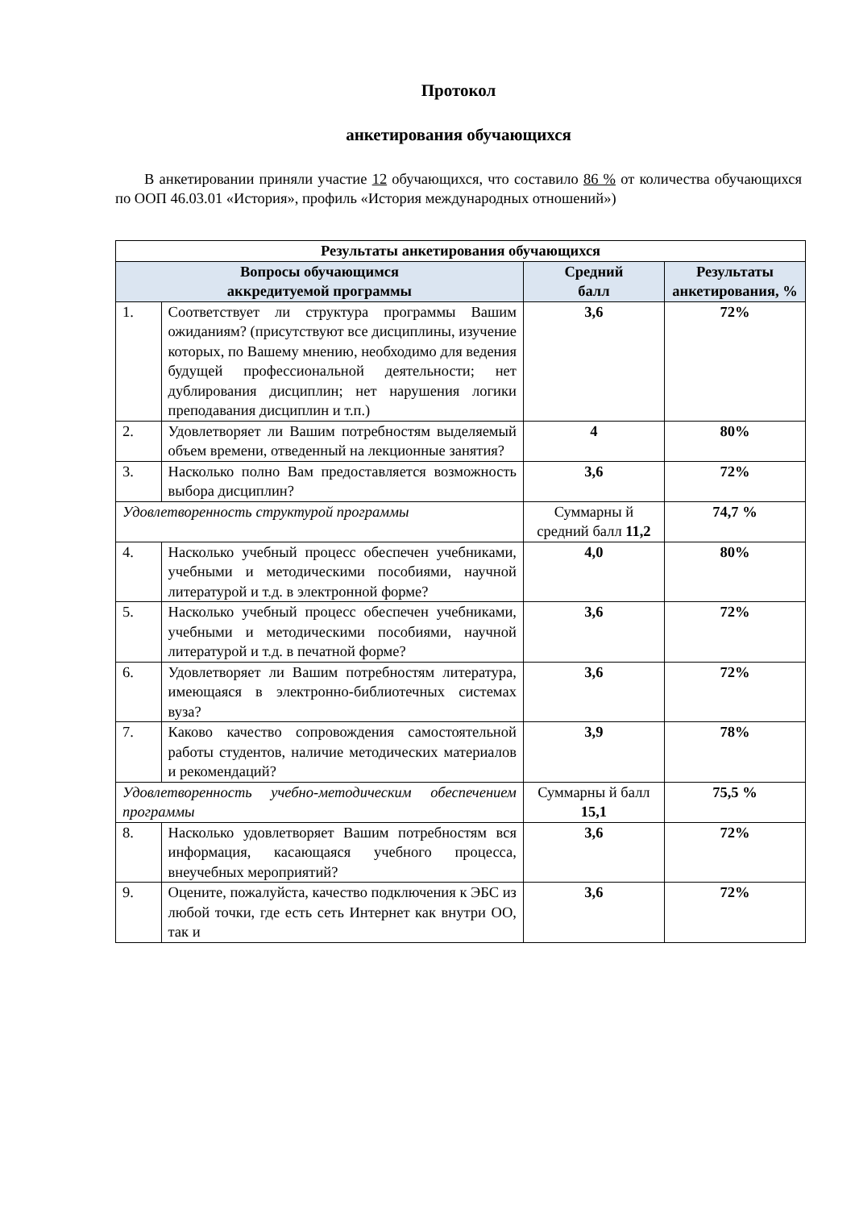Протокол
анкетирования обучающихся
В анкетировании приняли участие 12 обучающихся, что составило 86 % от количества обучающихся по ООП 46.03.01 «История», профиль «История международных отношений»)
| Результаты анкетирования обучающихся | | | |
| --- | --- | --- | --- |
| Вопросы обучающимся аккредитуемой программы | | Средний балл | Результаты анкетирования, % |
| 1. | Соответствует ли структура программы Вашим ожиданиям? (присутствуют все дисциплины, изучение которых, по Вашему мнению, необходимо для ведения будущей профессиональной деятельности; нет дублирования дисциплин; нет нарушения логики преподавания дисциплин и т.п.) | 3,6 | 72% |
| 2. | Удовлетворяет ли Вашим потребностям выделяемый объем времени, отведенный на лекционные занятия? | 4 | 80% |
| 3. | Насколько полно Вам предоставляется возможность выбора дисциплин? | 3,6 | 72% |
| Удовлетворенность структурой программы | | Суммарны й средний балл 11,2 | 74,7 % |
| 4. | Насколько учебный процесс обеспечен учебниками, учебными и методическими пособиями, научной литературой и т.д. в электронной форме? | 4,0 | 80% |
| 5. | Насколько учебный процесс обеспечен учебниками, учебными и методическими пособиями, научной литературой и т.д. в печатной форме? | 3,6 | 72% |
| 6. | Удовлетворяет ли Вашим потребностям литература, имеющаяся в электронно-библиотечных системах вуза? | 3,6 | 72% |
| 7. | Каково качество сопровождения самостоятельной работы студентов, наличие методических материалов и рекомендаций? | 3,9 | 78% |
| Удовлетворенность учебно-методическим обеспечением программы | | Суммарны й балл 15,1 | 75,5 % |
| 8. | Насколько удовлетворяет Вашим потребностям вся информация, касающаяся учебного процесса, внеучебных мероприятий? | 3,6 | 72% |
| 9. | Оцените, пожалуйста, качество подключения к ЭБС из любой точки, где есть сеть Интернет как внутри ОО, так и | 3,6 | 72% |